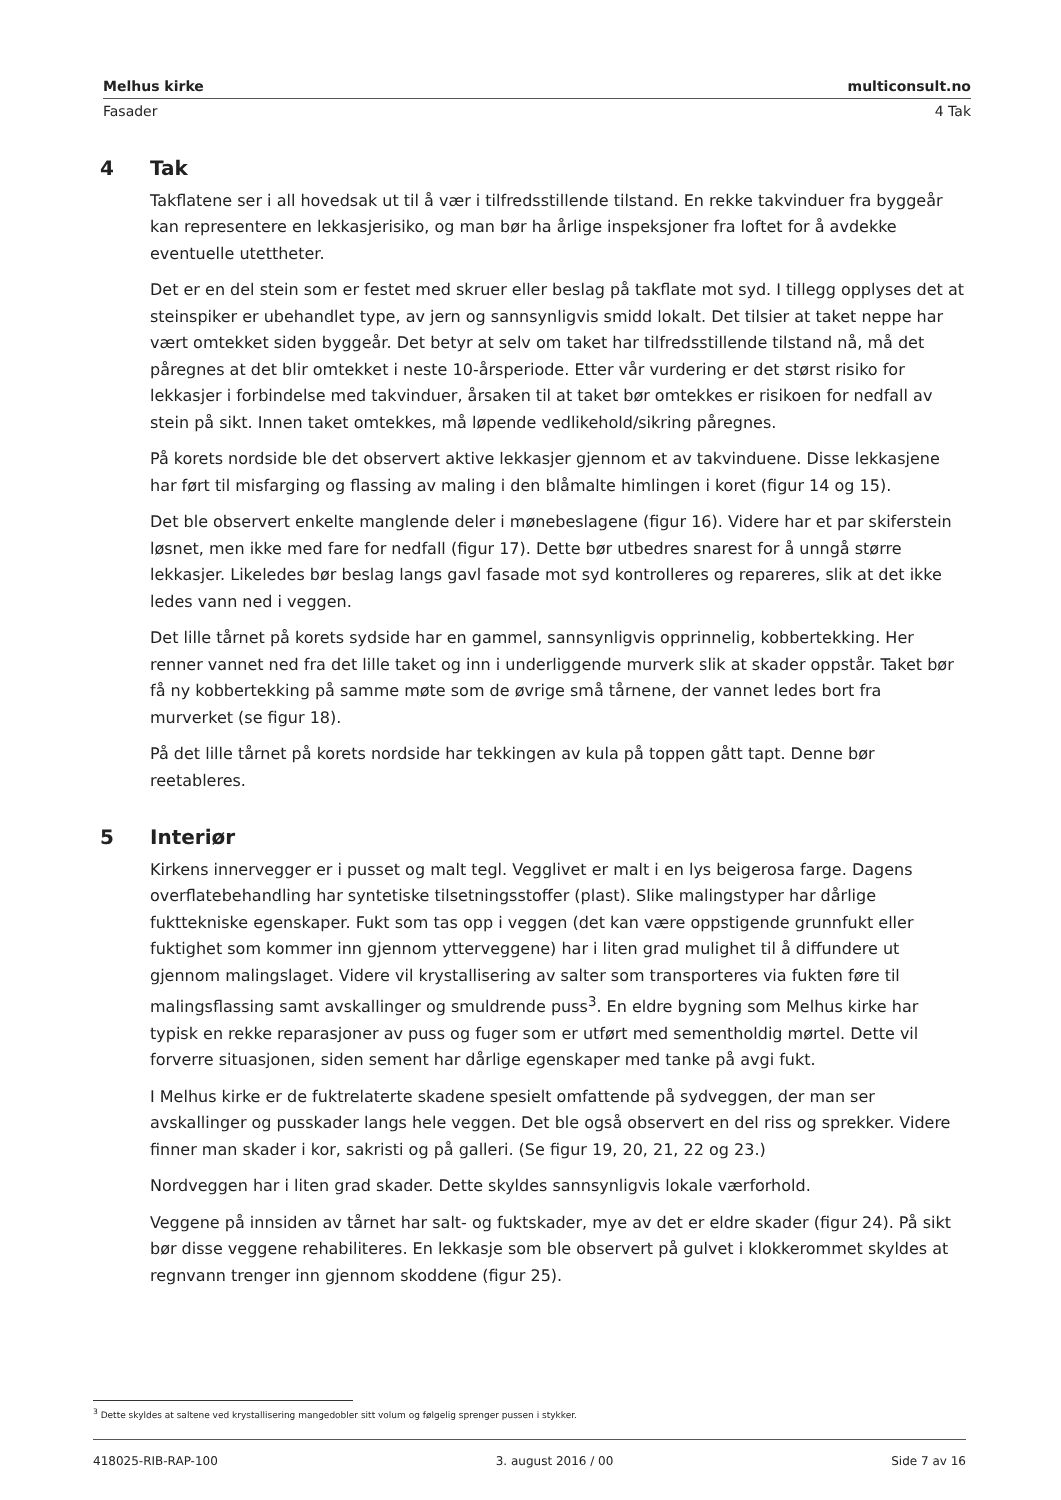Melhus kirke multiconsult.no
Fasader 4 Tak
4 Tak
Takflatene ser i all hovedsak ut til å vær i tilfredsstillende tilstand. En rekke takvinduer fra byggeår kan representere en lekkasjerisiko, og man bør ha årlige inspeksjoner fra loftet for å avdekke eventuelle utettheter.
Det er en del stein som er festet med skruer eller beslag på takflate mot syd. I tillegg opplyses det at steinspiker er ubehandlet type, av jern og sannsynligvis smidd lokalt. Det tilsier at taket neppe har vært omtekket siden byggeår. Det betyr at selv om taket har tilfredsstillende tilstand nå, må det påregnes at det blir omtekket i neste 10-årsperiode. Etter vår vurdering er det størst risiko for lekkasjer i forbindelse med takvinduer, årsaken til at taket bør omtekkes er risikoen for nedfall av stein på sikt. Innen taket omtekkes, må løpende vedlikehold/sikring påregnes.
På korets nordside ble det observert aktive lekkasjer gjennom et av takvinduene. Disse lekkasjene har ført til misfarging og flassing av maling i den blåmalte himlingen i koret (figur 14 og 15).
Det ble observert enkelte manglende deler i mønebeslagene (figur 16). Videre har et par skiferstein løsnet, men ikke med fare for nedfall (figur 17). Dette bør utbedres snarest for å unngå større lekkasjer. Likeledes bør beslag langs gavl fasade mot syd kontrolleres og repareres, slik at det ikke ledes vann ned i veggen.
Det lille tårnet på korets sydside har en gammel, sannsynligvis opprinnelig, kobbertekking. Her renner vannet ned fra det lille taket og inn i underliggende murverk slik at skader oppstår. Taket bør få ny kobbertekking på samme møte som de øvrige små tårnene, der vannet ledes bort fra murverket (se figur 18).
På det lille tårnet på korets nordside har tekkingen av kula på toppen gått tapt. Denne bør reetableres.
5 Interiør
Kirkens innervegger er i pusset og malt tegl. Vegglivet er malt i en lys beigerosa farge. Dagens overflatebehandling har syntetiske tilsetningsstoffer (plast). Slike malingstyper har dårlige fukttekniske egenskaper. Fukt som tas opp i veggen (det kan være oppstigende grunnfukt eller fuktighet som kommer inn gjennom ytterveggene) har i liten grad mulighet til å diffundere ut gjennom malingslaget. Videre vil krystallisering av salter som transporteres via fukten føre til malingsflassing samt avskallinger og smuldrende puss<sup>3</sup>. En eldre bygning som Melhus kirke har typisk en rekke reparasjoner av puss og fuger som er utført med sementholdig mørtel. Dette vil forverre situasjonen, siden sement har dårlige egenskaper med tanke på avgi fukt.
I Melhus kirke er de fuktrelaterte skadene spesielt omfattende på sydveggen, der man ser avskallinger og pusskader langs hele veggen. Det ble også observert en del riss og sprekker. Videre finner man skader i kor, sakristi og på galleri. (Se figur 19, 20, 21, 22 og 23.)
Nordveggen har i liten grad skader. Dette skyldes sannsynligvis lokale værforhold.
Veggene på innsiden av tårnet har salt- og fuktskader, mye av det er eldre skader (figur 24). På sikt bør disse veggene rehabiliteres. En lekkasje som ble observert på gulvet i klokkerommet skyldes at regnvann trenger inn gjennom skoddene (figur 25).
<sup>3</sup> Dette skyldes at saltene ved krystallisering mangedobler sitt volum og følgelig sprenger pussen i stykker.
418025-RIB-RAP-100 3. august 2016 / 00 Side 7 av 16